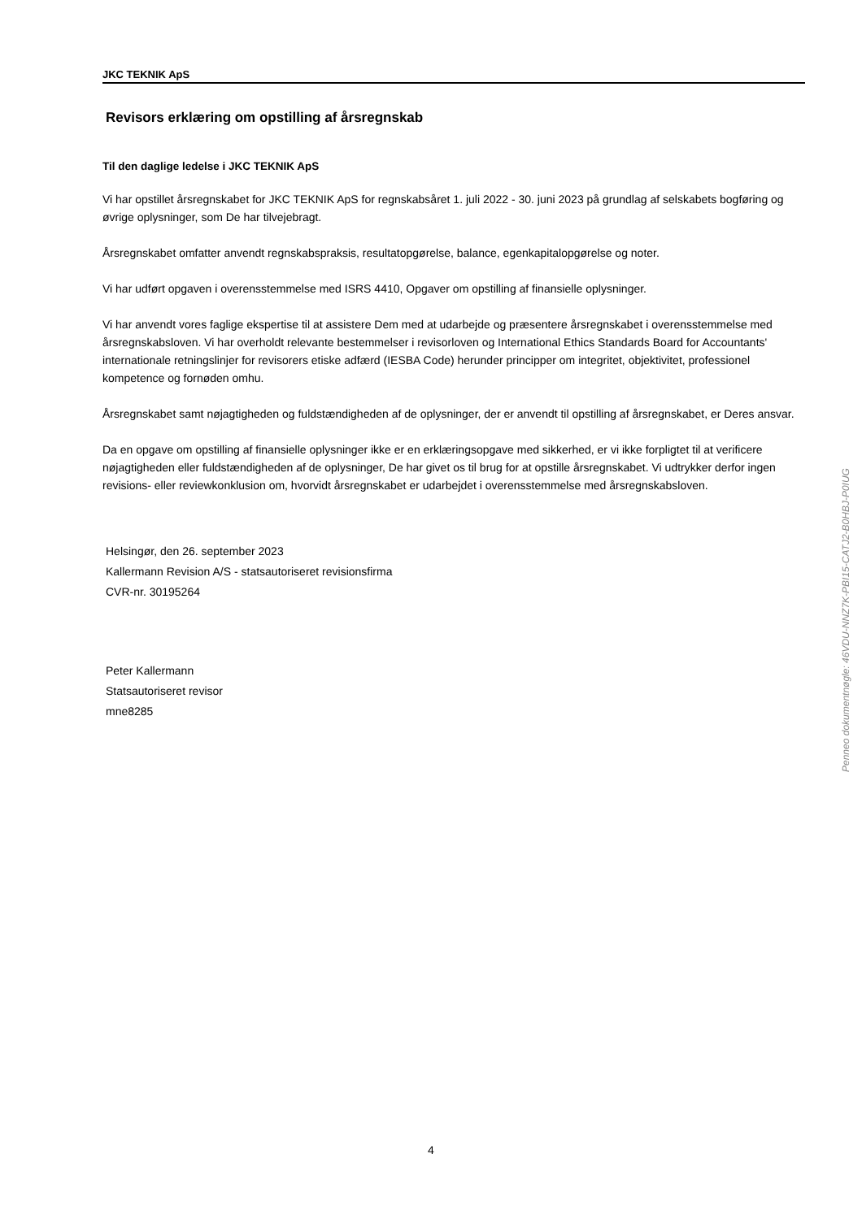JKC TEKNIK ApS
Revisors erklæring om opstilling af årsregnskab
Til den daglige ledelse i JKC TEKNIK ApS
Vi har opstillet årsregnskabet for JKC TEKNIK ApS for regnskabsåret 1. juli 2022 - 30. juni 2023 på grundlag af selskabets bogføring og øvrige oplysninger, som De har tilvejebragt.
Årsregnskabet omfatter anvendt regnskabspraksis, resultatopgørelse, balance, egenkapitalopgørelse og noter.
Vi har udført opgaven i overensstemmelse med ISRS 4410, Opgaver om opstilling af finansielle oplysninger.
Vi har anvendt vores faglige ekspertise til at assistere Dem med at udarbejde og præsentere årsregnskabet i overensstemmelse med årsregnskabsloven. Vi har overholdt relevante bestemmelser i revisorloven og International Ethics Standards Board for Accountants' internationale retningslinjer for revisorers etiske adfærd (IESBA Code) herunder principper om integritet, objektivitet, professionel kompetence og fornøden omhu.
Årsregnskabet samt nøjagtigheden og fuldstændigheden af de oplysninger, der er anvendt til opstilling af årsregnskabet, er Deres ansvar.
Da en opgave om opstilling af finansielle oplysninger ikke er en erklæringsopgave med sikkerhed, er vi ikke forpligtet til at verificere nøjagtigheden eller fuldstændigheden af de oplysninger, De har givet os til brug for at opstille årsregnskabet. Vi udtrykker derfor ingen revisions- eller reviewkonklusion om, hvorvidt årsregnskabet er udarbejdet i overensstemmelse med årsregnskabsloven.
Helsingør, den 26. september 2023
Kallermann Revision A/S - statsautoriseret revisionsfirma
CVR-nr. 30195264
Peter Kallermann
Statsautoriseret revisor
mne8285
Penneo dokumentnøgle: 46VDU-NNZ7K-PBI15-CATJ2-B0HBJ-P0IUG
4